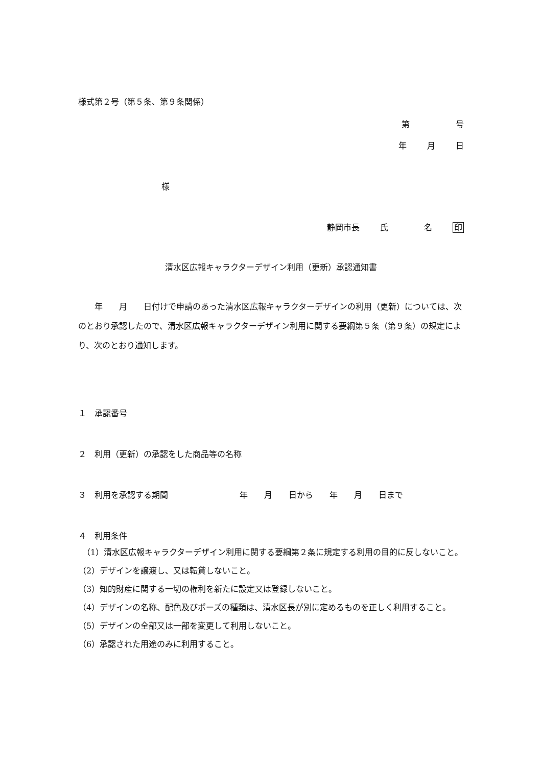様式第２号（第５条、第９条関係）
第 号
年 月 日
様
静岡市長 氏 名 印
清水区広報キャラクターデザイン利用（更新）承認通知書
　　年　　月　　日付けで申請のあった清水区広報キャラクターデザインの利用（更新）については、次のとおり承認したので、清水区広報キャラクターデザイン利用に関する要綱第５条（第９条）の規定により、次のとおり通知します。
１　承認番号
２　利用（更新）の承認をした商品等の名称
３　利用を承認する期間 年　　月　　日から　　年　　月　　日まで
４　利用条件
（1）清水区広報キャラクターデザイン利用に関する要綱第２条に規定する利用の目的に反しないこと。
（2）デザインを譲渡し、又は転貸しないこと。
（3）知的財産に関する一切の権利を新たに設定又は登録しないこと。
（4）デザインの名称、配色及びポーズの種類は、清水区長が別に定めるものを正しく利用すること。
（5）デザインの全部又は一部を変更して利用しないこと。
（6）承認された用途のみに利用すること。